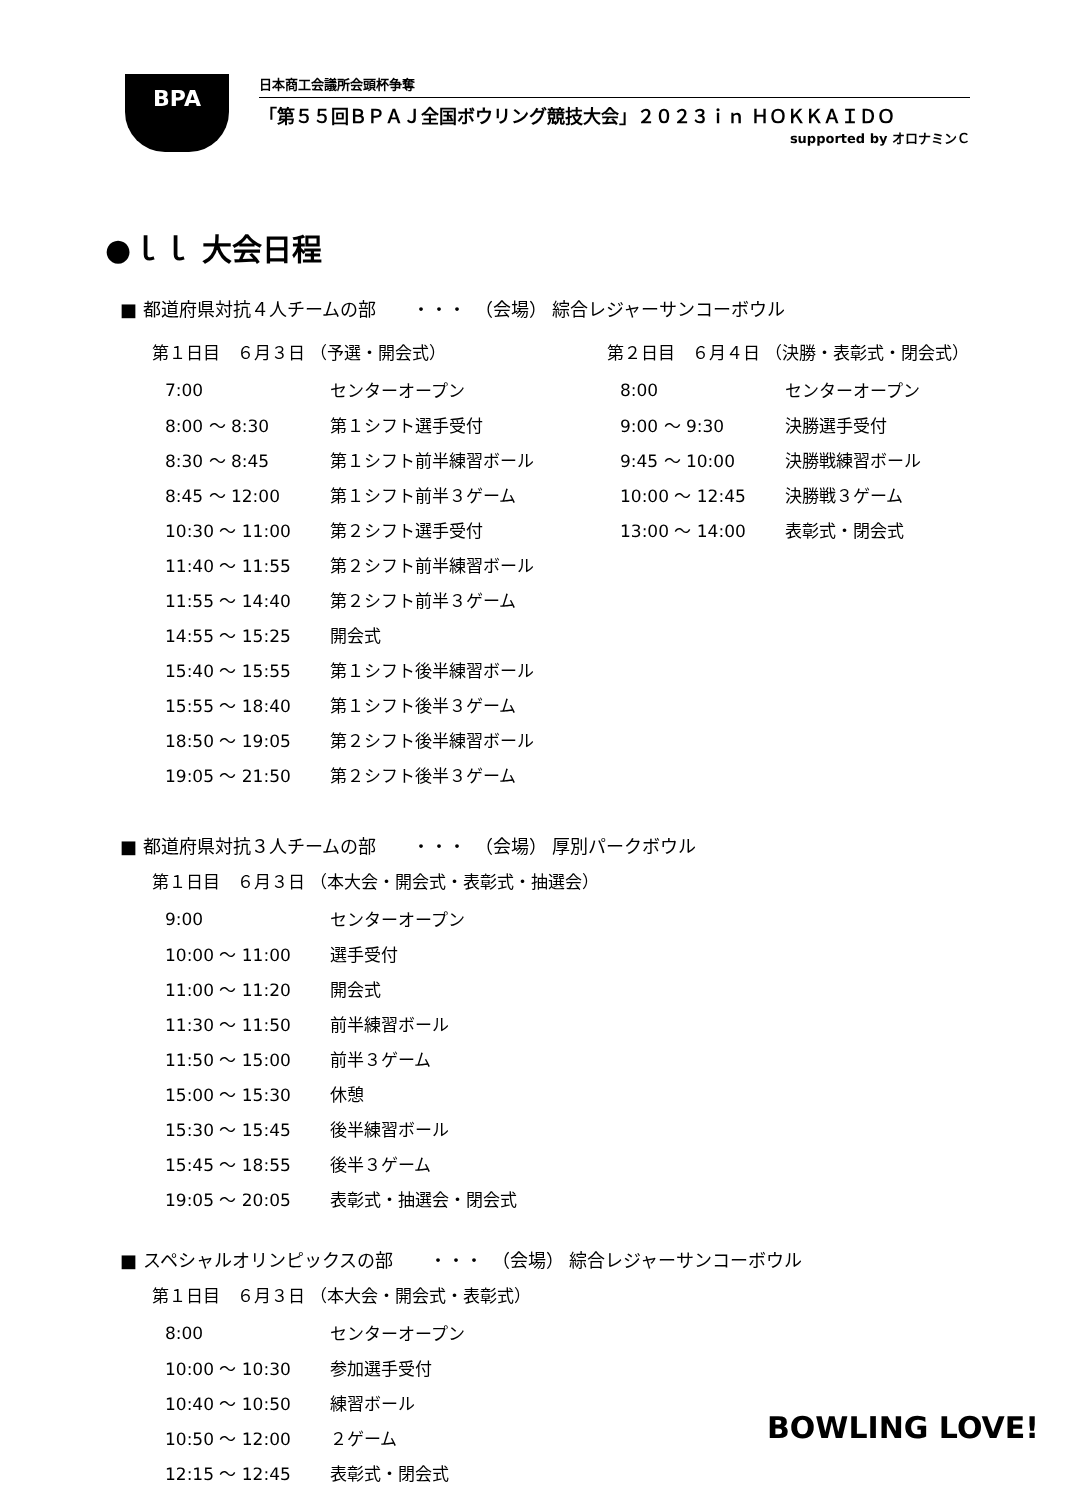BPA
日本商工会議所会頭杯争奪
「第５５回ＢＰＡＪ全国ボウリング競技大会」２０２３ｉｎ ＨＯＫＫＡＩＤＯ
supported by オロナミンＣ
●ｌｌ 大会日程
■ 都道府県対抗４人チームの部　　・・・　（会場） 綜合レジャーサンコーボウル
第１日目　６月３日 （予選・開会式）
| 7:00 | センターオープン |
| 8:00 ～ 8:30 | 第１シフト選手受付 |
| 8:30 ～ 8:45 | 第１シフト前半練習ボール |
| 8:45 ～ 12:00 | 第１シフト前半３ゲーム |
| 10:30 ～ 11:00 | 第２シフト選手受付 |
| 11:40 ～ 11:55 | 第２シフト前半練習ボール |
| 11:55 ～ 14:40 | 第２シフト前半３ゲーム |
| 14:55 ～ 15:25 | 開会式 |
| 15:40 ～ 15:55 | 第１シフト後半練習ボール |
| 15:55 ～ 18:40 | 第１シフト後半３ゲーム |
| 18:50 ～ 19:05 | 第２シフト後半練習ボール |
| 19:05 ～ 21:50 | 第２シフト後半３ゲーム |
第２日目　６月４日 （決勝・表彰式・閉会式）
| 8:00 | センターオープン |
| 9:00 ～ 9:30 | 決勝選手受付 |
| 9:45 ～ 10:00 | 決勝戦練習ボール |
| 10:00 ～ 12:45 | 決勝戦３ゲーム |
| 13:00 ～ 14:00 | 表彰式・閉会式 |
■ 都道府県対抗３人チームの部　　・・・　（会場） 厚別パークボウル
第１日目　６月３日 （本大会・開会式・表彰式・抽選会）
| 9:00 | センターオープン |
| 10:00 ～ 11:00 | 選手受付 |
| 11:00 ～ 11:20 | 開会式 |
| 11:30 ～ 11:50 | 前半練習ボール |
| 11:50 ～ 15:00 | 前半３ゲーム |
| 15:00 ～ 15:30 | 休憩 |
| 15:30 ～ 15:45 | 後半練習ボール |
| 15:45 ～ 18:55 | 後半３ゲーム |
| 19:05 ～ 20:05 | 表彰式・抽選会・閉会式 |
■ スペシャルオリンピックスの部　　・・・　（会場） 綜合レジャーサンコーボウル
第１日目　６月３日 （本大会・開会式・表彰式）
| 8:00 | センターオープン |
| 10:00 ～ 10:30 | 参加選手受付 |
| 10:40 ～ 10:50 | 練習ボール |
| 10:50 ～ 12:00 | ２ゲーム |
| 12:15 ～ 12:45 | 表彰式・閉会式 |
BOWLING LOVE!